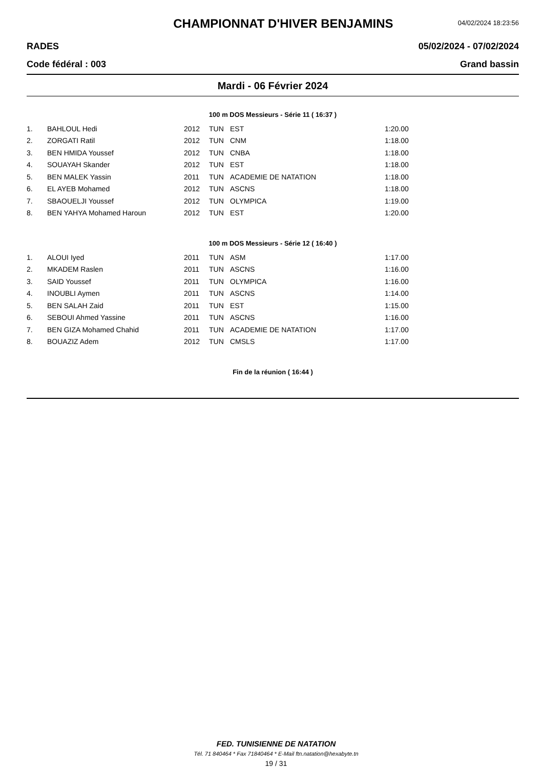CHAMPIONNAT D'HIVER BENJAMINS
04/02/2024 18:23:56
RADES 05/02/2024 - 07/02/2024
Code fédéral : 003 Grand bassin
Mardi - 06 Février 2024
100 m DOS Messieurs - Série 11 ( 16:37 )
| 1. | BAHLOUL Hedi | 2012 | TUN | EST | 1:20.00 |
| 2. | ZORGATI Ratil | 2012 | TUN | CNM | 1:18.00 |
| 3. | BEN HMIDA Youssef | 2012 | TUN | CNBA | 1:18.00 |
| 4. | SOUAYAH Skander | 2012 | TUN | EST | 1:18.00 |
| 5. | BEN MALEK Yassin | 2011 | TUN | ACADEMIE DE NATATION | 1:18.00 |
| 6. | EL AYEB Mohamed | 2012 | TUN | ASCNS | 1:18.00 |
| 7. | SBAOUELJI Youssef | 2012 | TUN | OLYMPICA | 1:19.00 |
| 8. | BEN YAHYA Mohamed Haroun | 2012 | TUN | EST | 1:20.00 |
100 m DOS Messieurs - Série 12 ( 16:40 )
| 1. | ALOUI Iyed | 2011 | TUN | ASM | 1:17.00 |
| 2. | MKADEM Raslen | 2011 | TUN | ASCNS | 1:16.00 |
| 3. | SAID Youssef | 2011 | TUN | OLYMPICA | 1:16.00 |
| 4. | INOUBLI Aymen | 2011 | TUN | ASCNS | 1:14.00 |
| 5. | BEN SALAH Zaid | 2011 | TUN | EST | 1:15.00 |
| 6. | SEBOUI Ahmed Yassine | 2011 | TUN | ASCNS | 1:16.00 |
| 7. | BEN GIZA Mohamed Chahid | 2011 | TUN | ACADEMIE DE NATATION | 1:17.00 |
| 8. | BOUAZIZ Adem | 2012 | TUN | CMSLS | 1:17.00 |
Fin de la réunion ( 16:44 )
FED. TUNISIENNE DE NATATION
Tél. 71 840464 * Fax 71840464 * E-Mail ftn.natation@hexabyte.tn
19 / 31